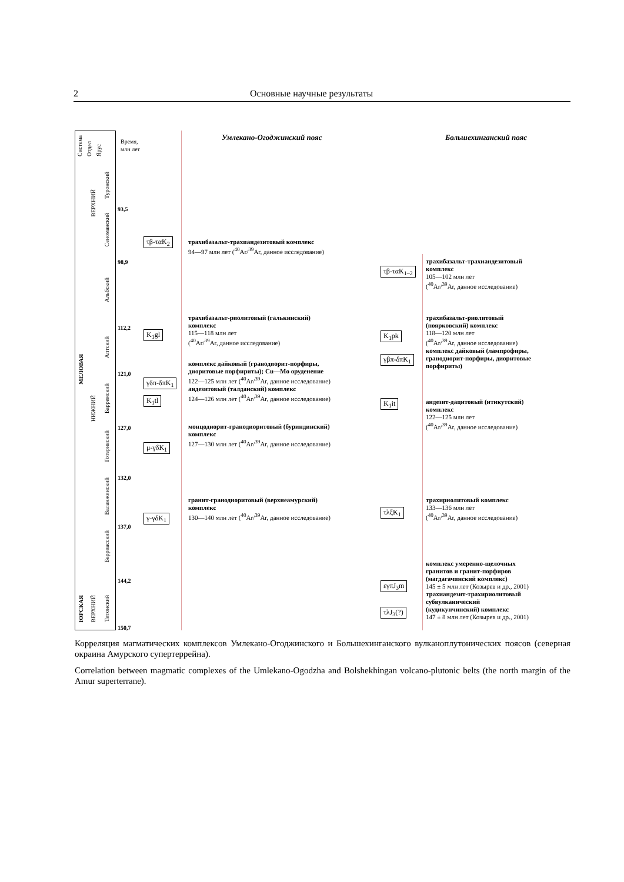2 Основные научные результаты
Система Отдел Ярус
Время,
млн лет
МЕЛОВАЯ
ЮРСКАЯ
ВЕРХНИЙ
НИЖНИЙ
ВЕРХНИЙ
Туронский
Сеноманский
Альбский
Аптский
Барремский
Готеривский
Валанжинский
Берриасский
Титонский
93,5
98,9
112,2
121,0
127,0
132,0
137,0
144,2
150,7
Умлекано-Огоджинский пояс Большехинганский пояс
τβ-ταK<sub>2</sub>
K<sub>1</sub>gl
γδπ-δπK<sub>1</sub>
K<sub>1</sub>tl
μ-γδK<sub>1</sub>
γ-γδK<sub>1</sub>
трахибазальт-трахиандезитовый комплекс
94—97 млн лет (<sup>40</sup>Ar/<sup>39</sup>Ar, данное исследование)
трахибазальт-риолитовый (галькинский)
комплекс
115—118 млн лет
(<sup>40</sup>Ar/<sup>39</sup>Ar, данное исследование)
комплекс дайковый (гранодиорит-порфиры,
диоритовые порфириты); Cu—Mo оруденение
122—125 млн лет (<sup>40</sup>Ar/<sup>39</sup>Ar, данное исследование)
андезитовый (талданский) комплекс
124—126 млн лет (<sup>40</sup>Ar/<sup>39</sup>Ar, данное исследование)
монцодиорит-гранодиоритовый (буриндинский)
комплекс
127—130 млн лет (<sup>40</sup>Ar/<sup>39</sup>Ar, данное исследование)
гранит-гранодиоритовый (верхнеамурский)
комплекс
130—140 млн лет (<sup>40</sup>Ar/<sup>39</sup>Ar, данное исследование)
τβ-ταK<sub>1–2</sub>
K<sub>1</sub>pk
γβπ-δπK<sub>1</sub>
K<sub>1</sub>it
τλξK<sub>1</sub>
εγπJ<sub>3</sub>m
τλJ<sub>3</sub>(?)
трахибазальт-трахиандезитовый
комплекс
105—102 млн лет
(<sup>40</sup>Ar/<sup>39</sup>Ar, данное исследование)
трахибазальт-риолитовый
(поярковский) комплекс
118—120 млн лет
(<sup>40</sup>Ar/<sup>39</sup>Ar, данное исследование)
комплекс дайковый (лампрофиры,
гранодиорит-порфиры, диоритовые
порфириты)
андезит-дацитовый (итикутский)
комплекс
122—125 млн лет
(<sup>40</sup>Ar/<sup>39</sup>Ar, данное исследование)
трахириолитовый комплекс
133—136 млн лет
(<sup>40</sup>Ar/<sup>39</sup>Ar, данное исследование)
комплекс умеренно-щелочных
гранитов и гранит-порфиров
(магдагачинский комплекс)
145 ± 5 млн лет (Козырев и др., 2001)
трахиандезит-трахириолитовый
субвулканический
(кудикунчинский) комплекс
147 ± 8 млн лет (Козырев и др., 2001)
Корреляция магматических комплексов Умлекано-Огоджинского и Большехинганского вулканоплутонических поясов (северная окраина Амурского супертеррейна).
Correlation between magmatic complexes of the Umlekano-Ogodzha and Bolshekhingan volcano-plutonic belts (the north margin of the Amur superterrane).